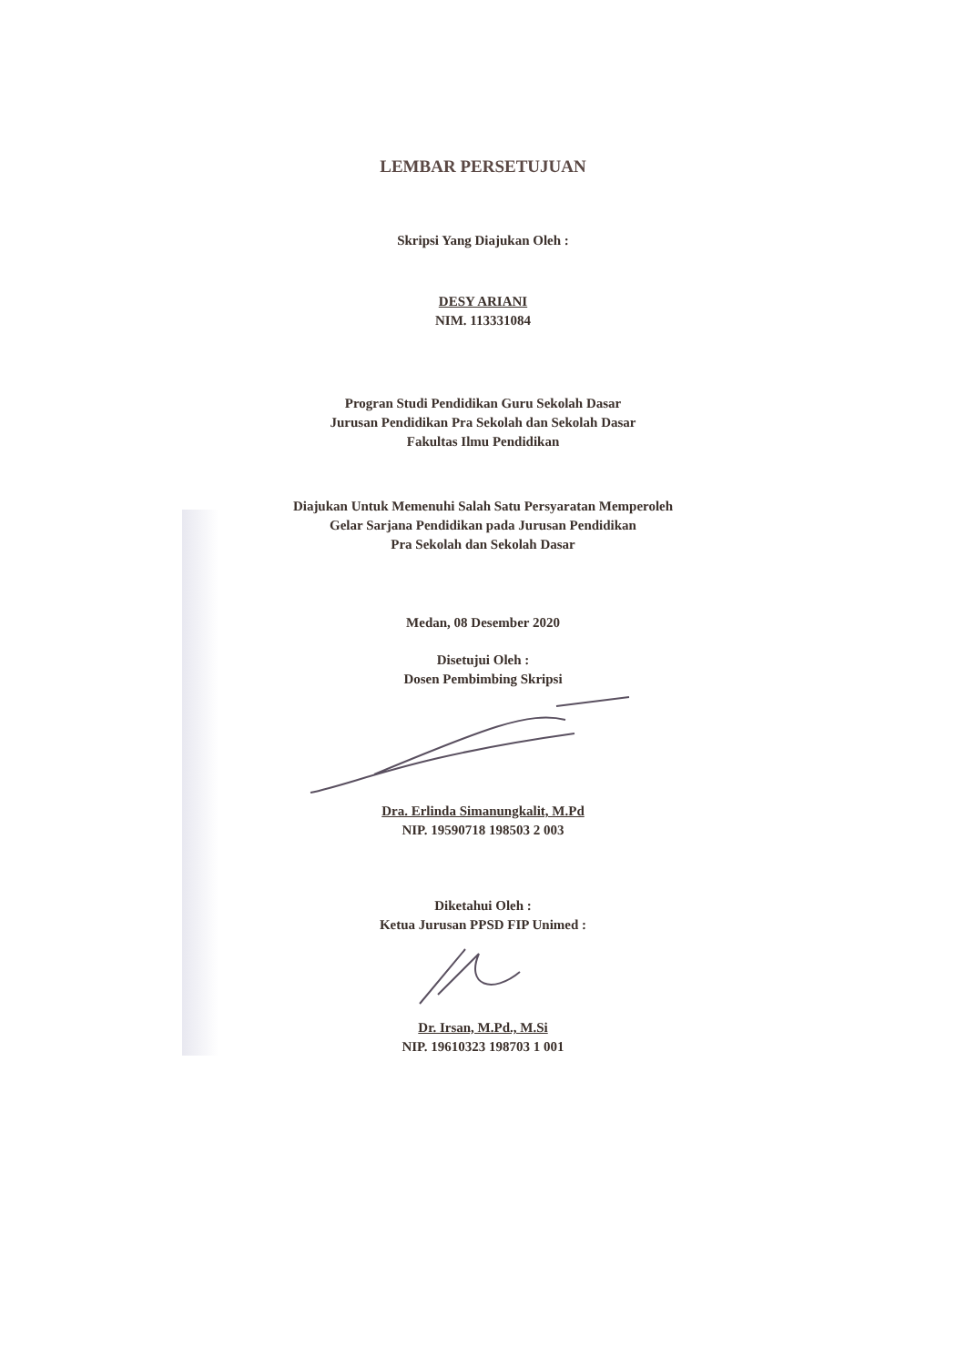LEMBAR PERSETUJUAN
Skripsi Yang Diajukan Oleh :
DESY ARIANI
NIM. 113331084
Progran Studi Pendidikan Guru Sekolah Dasar
Jurusan Pendidikan Pra Sekolah dan Sekolah Dasar
Fakultas Ilmu Pendidikan
Diajukan Untuk Memenuhi Salah Satu Persyaratan Memperoleh
Gelar Sarjana Pendidikan pada Jurusan Pendidikan
Pra Sekolah dan Sekolah Dasar
Medan, 08 Desember 2020
Disetujui Oleh :
Dosen Pembimbing Skripsi
Dra. Erlinda Simanungkalit, M.Pd
NIP. 19590718 198503 2 003
Diketahui Oleh :
Ketua Jurusan PPSD FIP Unimed :
Dr. Irsan, M.Pd., M.Si
NIP. 19610323 198703 1 001